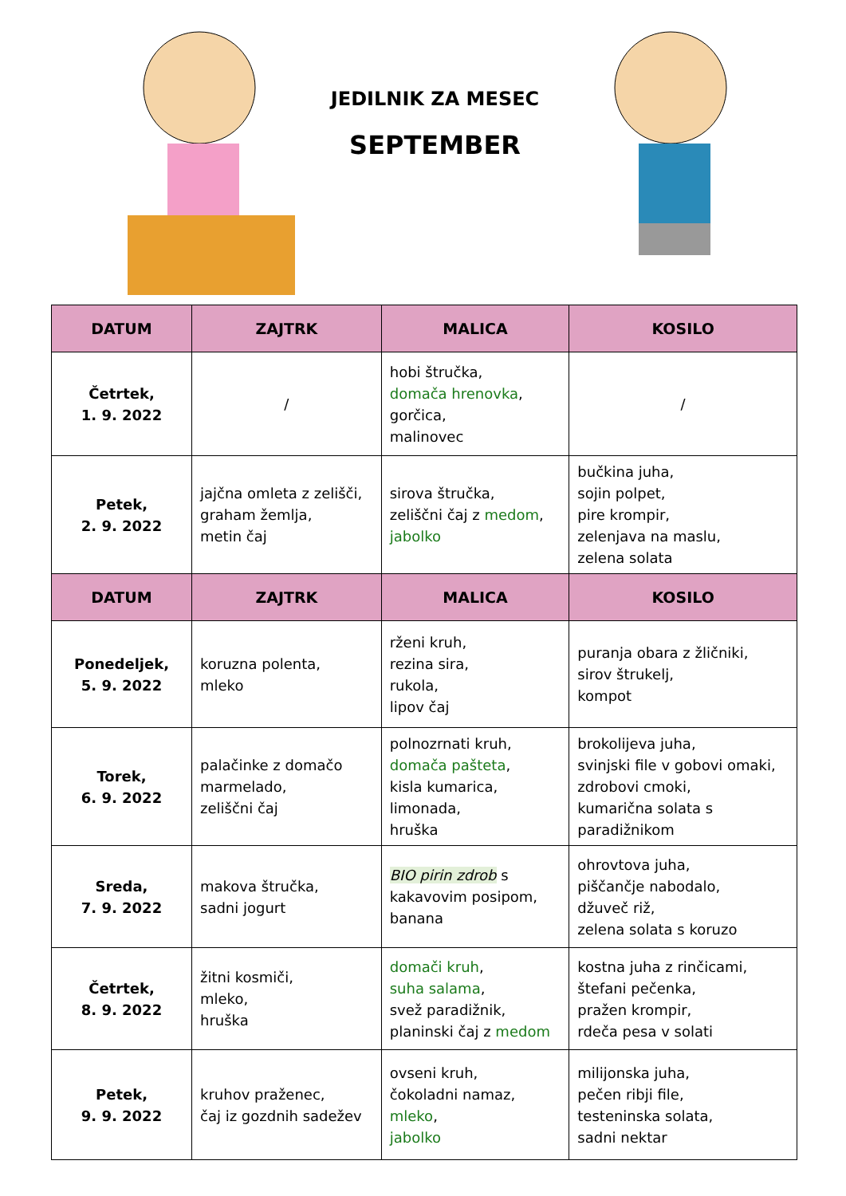JEDILNIK ZA MESEC
SEPTEMBER
| DATUM | ZAJTRK | MALICA | KOSILO |
| --- | --- | --- | --- |
| Četrtek, 1. 9. 2022 | / | hobi štručka, domača hrenovka , gorčica, malinovec | / |
| Petek, 2. 9. 2022 | jajčna omleta z zelišči, graham žemlja, metin čaj | sirova štručka, zeliščni čaj z medom , jabolko | bučkina juha, sojin polpet, pire krompir, zelenjava na maslu, zelena solata |
| DATUM | ZAJTRK | MALICA | KOSILO |
| Ponedeljek, 5. 9. 2022 | koruzna polenta, mleko | rženi kruh, rezina sira, rukola, lipov čaj | puranja obara z žličniki, sirov štrukelj, kompot |
| Torek, 6. 9. 2022 | palačinke z domačo marmelado, zeliščni čaj | polnozrnati kruh, domača pašteta , kisla kumarica, limonada, hruška | brokolijeva juha, svinjski file v gobovi omaki, zdrobovi cmoki, kumarična solata s paradižnikom |
| Sreda, 7. 9. 2022 | makova štručka, sadni jogurt | BIO pirin zdrob s kakavovim posipom, banana | ohrovtova juha, piščančje nabodalo, džuveč riž, zelena solata s koruzo |
| Četrtek, 8. 9. 2022 | žitni kosmiči, mleko, hruška | domači kruh , suha salama , svež paradižnik, planinski čaj z medom | kostna juha z rinčicami, štefani pečenka, pražen krompir, rdeča pesa v solati |
| Petek, 9. 9. 2022 | kruhov praženec, čaj iz gozdnih sadežev | ovseni kruh, čokoladni namaz, mleko , jabolko | milijonska juha, pečen ribji file, testeninska solata, sadni nektar |